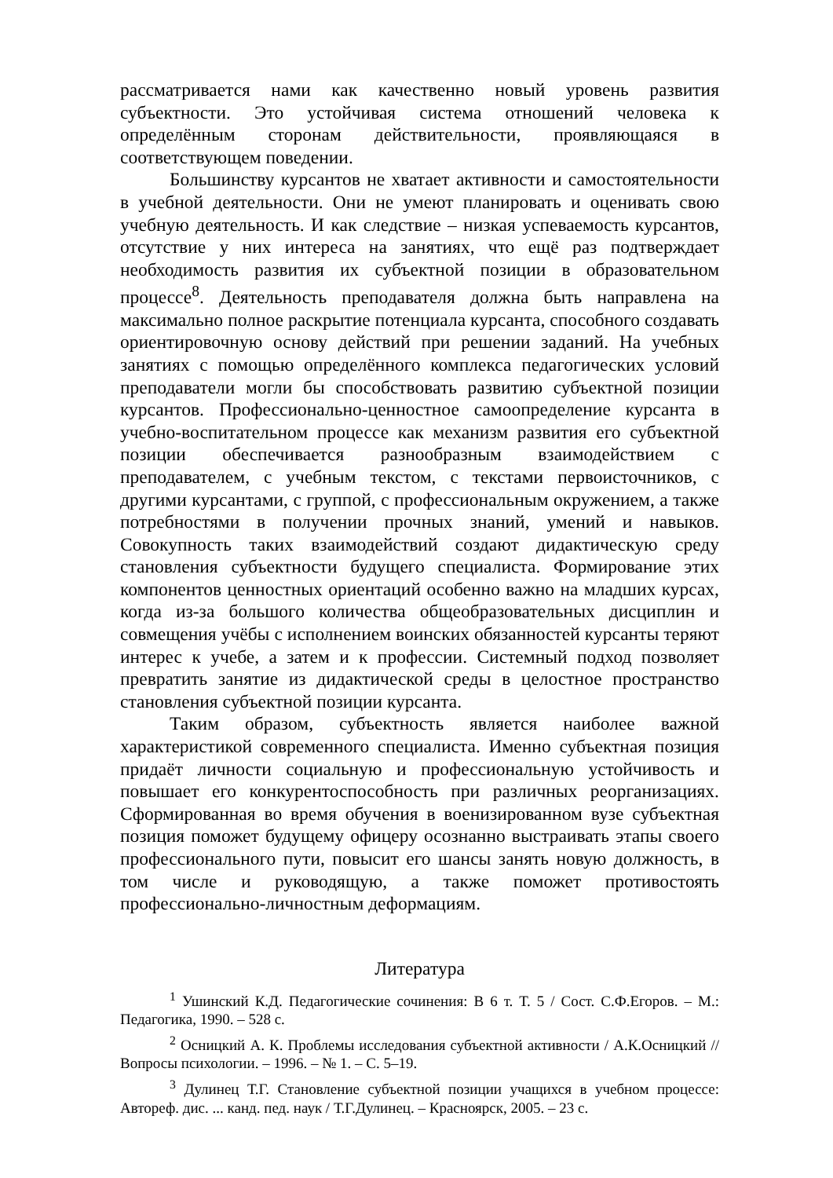рассматривается нами как качественно новый уровень развития субъектности. Это устойчивая система отношений человека к определённым сторонам действительности, проявляющаяся в соответствующем поведении.
Большинству курсантов не хватает активности и самостоятельности в учебной деятельности. Они не умеют планировать и оценивать свою учебную деятельность. И как следствие – низкая успеваемость курсантов, отсутствие у них интереса на занятиях, что ещё раз подтверждает необходимость развития их субъектной позиции в образовательном процессе<sup>8</sup>. Деятельность преподавателя должна быть направлена на максимально полное раскрытие потенциала курсанта, способного создавать ориентировочную основу действий при решении заданий. На учебных занятиях с помощью определённого комплекса педагогических условий преподаватели могли бы способствовать развитию субъектной позиции курсантов. Профессионально-ценностное самоопределение курсанта в учебно-воспитательном процессе как механизм развития его субъектной позиции обеспечивается разнообразным взаимодействием с преподавателем, с учебным текстом, с текстами первоисточников, с другими курсантами, с группой, с профессиональным окружением, а также потребностями в получении прочных знаний, умений и навыков. Совокупность таких взаимодействий создают дидактическую среду становления субъектности будущего специалиста. Формирование этих компонентов ценностных ориентаций особенно важно на младших курсах, когда из-за большого количества общеобразовательных дисциплин и совмещения учёбы с исполнением воинских обязанностей курсанты теряют интерес к учебе, а затем и к профессии. Системный подход позволяет превратить занятие из дидактической среды в целостное пространство становления субъектной позиции курсанта.
Таким образом, субъектность является наиболее важной характеристикой современного специалиста. Именно субъектная позиция придаёт личности социальную и профессиональную устойчивость и повышает его конкурентоспособность при различных реорганизациях. Сформированная во время обучения в военизированном вузе субъектная позиция поможет будущему офицеру осознанно выстраивать этапы своего профессионального пути, повысит его шансы занять новую должность, в том числе и руководящую, а также поможет противостоять профессионально-личностным деформациям.
Литература
<sup>1</sup> Ушинский К.Д. Педагогические сочинения: В 6 т. Т. 5 / Сост. С.Ф.Егоров. – М.: Педагогика, 1990. – 528 с.
<sup>2</sup> Осницкий А. К. Проблемы исследования субъектной активности / А.К.Осницкий // Вопросы психологии. – 1996. – № 1. – С. 5–19.
<sup>3</sup> Дулинец Т.Г. Становление субъектной позиции учащихся в учебном процессе: Автореф. дис. ... канд. пед. наук / Т.Г.Дулинец. – Красноярск, 2005. – 23 с.